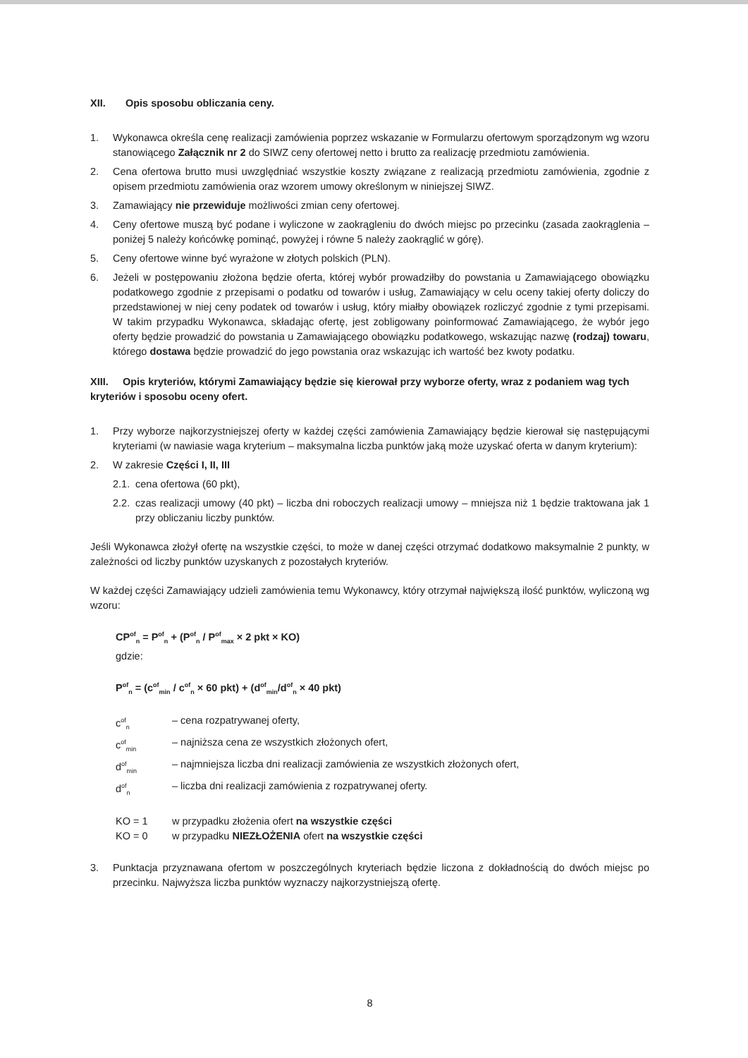XII. Opis sposobu obliczania ceny.
1. Wykonawca określa cenę realizacji zamówienia poprzez wskazanie w Formularzu ofertowym sporządzonym wg wzoru stanowiącego Załącznik nr 2 do SIWZ ceny ofertowej netto i brutto za realizację przedmiotu zamówienia.
2. Cena ofertowa brutto musi uwzględniać wszystkie koszty związane z realizacją przedmiotu zamówienia, zgodnie z opisem przedmiotu zamówienia oraz wzorem umowy określonym w niniejszej SIWZ.
3. Zamawiający nie przewiduje możliwości zmian ceny ofertowej.
4. Ceny ofertowe muszą być podane i wyliczone w zaokrągleniu do dwóch miejsc po przecinku (zasada zaokrąglenia – poniżej 5 należy końcówkę pominąć, powyżej i równe 5 należy zaokrąglić w górę).
5. Ceny ofertowe winne być wyrażone w złotych polskich (PLN).
6. Jeżeli w postępowaniu złożona będzie oferta, której wybór prowadziłby do powstania u Zamawiającego obowiązku podatkowego zgodnie z przepisami o podatku od towarów i usług, Zamawiający w celu oceny takiej oferty doliczy do przedstawionej w niej ceny podatek od towarów i usług, który miałby obowiązek rozliczyć zgodnie z tymi przepisami. W takim przypadku Wykonawca, składając ofertę, jest zobligowany poinformować Zamawiającego, że wybór jego oferty będzie prowadzić do powstania u Zamawiającego obowiązku podatkowego, wskazując nazwę (rodzaj) towaru, którego dostawa będzie prowadzić do jego powstania oraz wskazując ich wartość bez kwoty podatku.
XIII. Opis kryteriów, którymi Zamawiający będzie się kierował przy wyborze oferty, wraz z podaniem wag tych kryteriów i sposobu oceny ofert.
1. Przy wyborze najkorzystniejszej oferty w każdej części zamówienia Zamawiający będzie kierował się następującymi kryteriami (w nawiasie waga kryterium – maksymalna liczba punktów jaką może uzyskać oferta w danym kryterium):
2. W zakresie Części I, II, III
2.1. cena ofertowa (60 pkt),
2.2. czas realizacji umowy (40 pkt) – liczba dni roboczych realizacji umowy – mniejsza niż 1 będzie traktowana jak 1 przy obliczaniu liczby punktów.
Jeśli Wykonawca złożył ofertę na wszystkie części, to może w danej części otrzymać dodatkowo maksymalnie 2 punkty, w zależności od liczby punktów uzyskanych z pozostałych kryteriów.
W każdej części Zamawiający udzieli zamówienia temu Wykonawcy, który otrzymał największą ilość punktów, wyliczoną wg wzoru:
CP<sup>of</sup><sub>n</sub> = P<sup>of</sup><sub>n</sub> + (P<sup>of</sup><sub>n</sub> / P<sup>of</sup><sub>max</sub> × 2 pkt × KO)
gdzie:
P<sup>of</sup><sub>n</sub> = (c<sup>of</sup><sub>min</sub> / c<sup>of</sup><sub>n</sub> × 60 pkt) + (d<sup>of</sup><sub>min</sub>/d<sup>of</sup><sub>n</sub> × 40 pkt)
c<sup>of</sup><sub>n</sub> – cena rozpatrywanej oferty,
c<sup>of</sup><sub>min</sub> – najniższa cena ze wszystkich złożonych ofert,
d<sup>of</sup><sub>min</sub> – najmniejsza liczba dni realizacji zamówienia ze wszystkich złożonych ofert,
d<sup>of</sup><sub>n</sub> – liczba dni realizacji zamówienia z rozpatrywanej oferty.
KO = 1 w przypadku złożenia ofert na wszystkie części
KO = 0 w przypadku NIEZŁOŻENIA ofert na wszystkie części
3. Punktacja przyznawana ofertom w poszczególnych kryteriach będzie liczona z dokładnością do dwóch miejsc po przecinku. Najwyższa liczba punktów wyznaczy najkorzystniejszą ofertę.
8